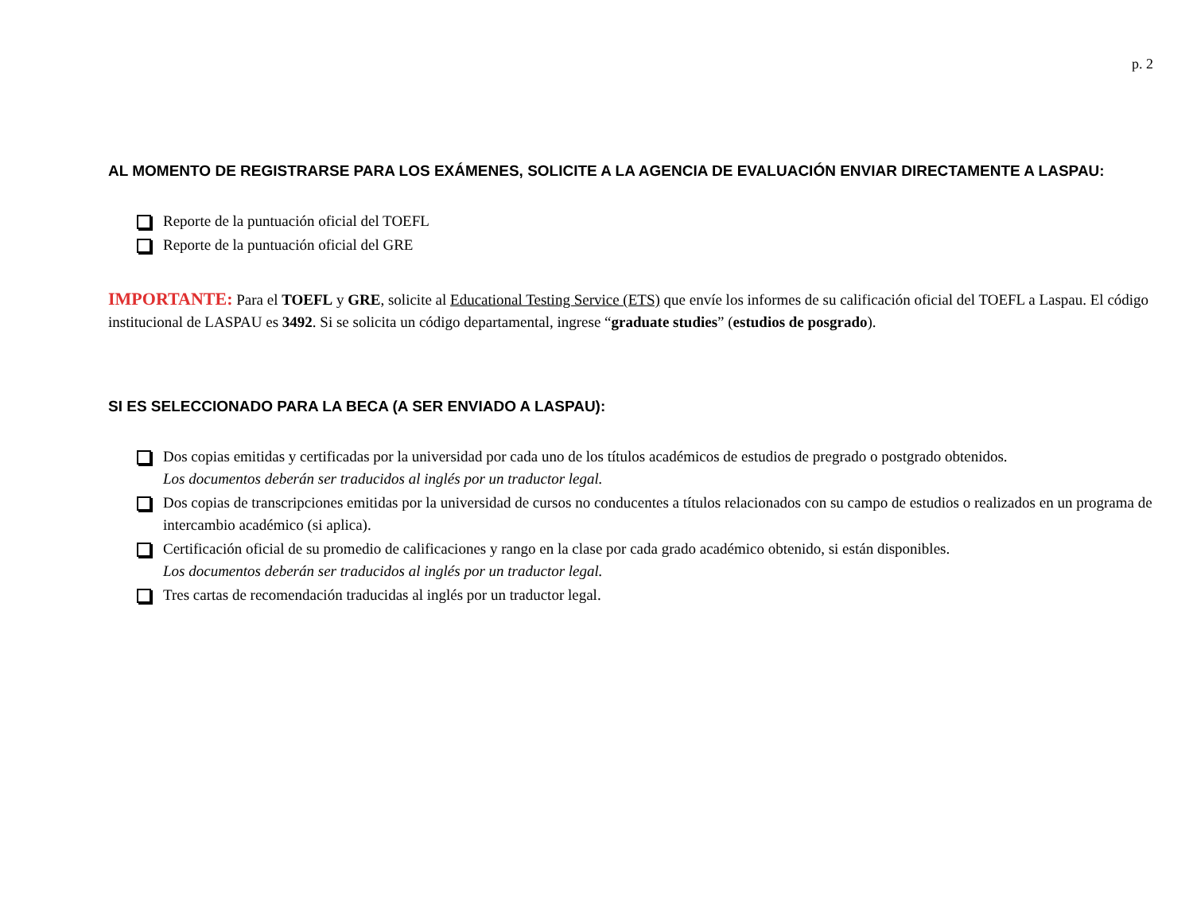p. 2
AL MOMENTO DE REGISTRARSE PARA LOS EXÁMENES, SOLICITE A LA AGENCIA DE EVALUACIÓN ENVIAR DIRECTAMENTE A LASPAU:
Reporte de la puntuación oficial del TOEFL
Reporte de la puntuación oficial del GRE
IMPORTANTE: Para el TOEFL y GRE, solicite al Educational Testing Service (ETS) que envíe los informes de su calificación oficial del TOEFL a Laspau. El código institucional de LASPAU es 3492. Si se solicita un código departamental, ingrese “graduate studies” (estudios de posgrado).
SI ES SELECCIONADO PARA LA BECA (A SER ENVIADO A LASPAU):
Dos copias emitidas y certificadas por la universidad por cada uno de los títulos académicos de estudios de pregrado o postgrado obtenidos.
Los documentos deberán ser traducidos al inglés por un traductor legal.
Dos copias de transcripciones emitidas por la universidad de cursos no conducentes a títulos relacionados con su campo de estudios o realizados en un programa de intercambio académico (si aplica).
Certificación oficial de su promedio de calificaciones y rango en la clase por cada grado académico obtenido, si están disponibles.
Los documentos deberán ser traducidos al inglés por un traductor legal.
Tres cartas de recomendación traducidas al inglés por un traductor legal.